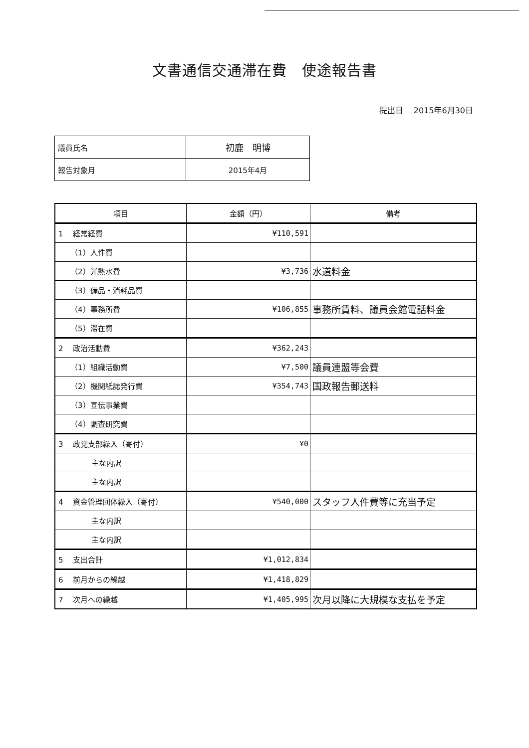文書通信交通滞在費　使途報告書
提出日　 2015年6月30日
| 議員氏名 | 初鹿 明博 |
| 報告対象月 | 2015年4月 |
| 項目 | 金額（円） | 備考 |
| --- | --- | --- |
| 1 経常経費 | ¥110,591 | |
| （1）人件費 | | |
| （2）光熱水費 | ¥3,736 | 水道料金 |
| （3）備品・消耗品費 | | |
| （4）事務所費 | ¥106,855 | 事務所賃料、議員会館電話料金 |
| （5）滞在費 | | |
| 2 政治活動費 | ¥362,243 | |
| （1）組織活動費 | ¥7,500 | 議員連盟等会費 |
| （2）機関紙誌発行費 | ¥354,743 | 国政報告郵送料 |
| （3）宣伝事業費 | | |
| （4）調査研究費 | | |
| 3 政党支部繰入（寄付） | ¥0 | |
| 主な内訳 | | |
| 主な内訳 | | |
| 4 資金管理団体繰入（寄付） | ¥540,000 | スタッフ人件費等に充当予定 |
| 主な内訳 | | |
| 主な内訳 | | |
| 5 支出合計 | ¥1,012,834 | |
| 6 前月からの繰越 | ¥1,418,829 | |
| 7 次月への繰越 | ¥1,405,995 | 次月以降に大規模な支払を予定 |